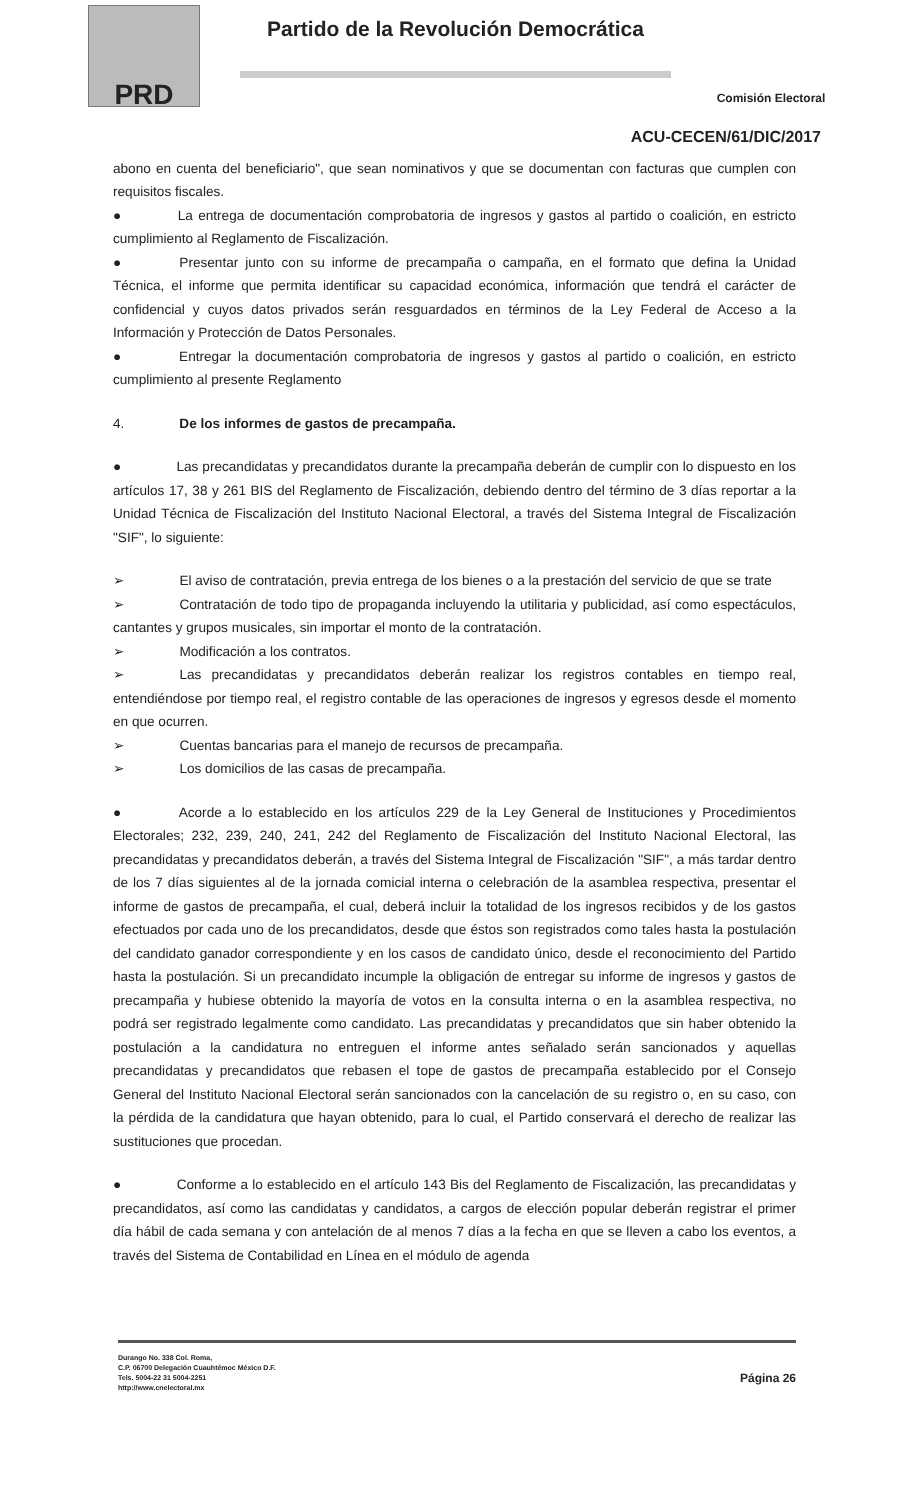PRD
Partido de la Revolución Democrática
Comisión Electoral
ACU-CECEN/61/DIC/2017
abono en cuenta del beneficiario", que sean nominativos y que se documentan con facturas que cumplen con requisitos fiscales.
● La entrega de documentación comprobatoria de ingresos y gastos al partido o coalición, en estricto cumplimiento al Reglamento de Fiscalización.
● Presentar junto con su informe de precampaña o campaña, en el formato que defina la Unidad Técnica, el informe que permita identificar su capacidad económica, información que tendrá el carácter de confidencial y cuyos datos privados serán resguardados en términos de la Ley Federal de Acceso a la Información y Protección de Datos Personales.
● Entregar la documentación comprobatoria de ingresos y gastos al partido o coalición, en estricto cumplimiento al presente Reglamento
4. De los informes de gastos de precampaña.
● Las precandidatas y precandidatos durante la precampaña deberán de cumplir con lo dispuesto en los artículos 17, 38 y 261 BIS del Reglamento de Fiscalización, debiendo dentro del término de 3 días reportar a la Unidad Técnica de Fiscalización del Instituto Nacional Electoral, a través del Sistema Integral de Fiscalización "SIF", lo siguiente:
➢ El aviso de contratación, previa entrega de los bienes o a la prestación del servicio de que se trate
➢ Contratación de todo tipo de propaganda incluyendo la utilitaria y publicidad, así como espectáculos, cantantes y grupos musicales, sin importar el monto de la contratación.
➢ Modificación a los contratos.
➢ Las precandidatas y precandidatos deberán realizar los registros contables en tiempo real, entendiéndose por tiempo real, el registro contable de las operaciones de ingresos y egresos desde el momento en que ocurren.
➢ Cuentas bancarias para el manejo de recursos de precampaña.
➢ Los domicilios de las casas de precampaña.
● Acorde a lo establecido en los artículos 229 de la Ley General de Instituciones y Procedimientos Electorales; 232, 239, 240, 241, 242 del Reglamento de Fiscalización del Instituto Nacional Electoral, las precandidatas y precandidatos deberán, a través del Sistema Integral de Fiscalización "SIF", a más tardar dentro de los 7 días siguientes al de la jornada comicial interna o celebración de la asamblea respectiva, presentar el informe de gastos de precampaña, el cual, deberá incluir la totalidad de los ingresos recibidos y de los gastos efectuados por cada uno de los precandidatos, desde que éstos son registrados como tales hasta la postulación del candidato ganador correspondiente y en los casos de candidato único, desde el reconocimiento del Partido hasta la postulación. Si un precandidato incumple la obligación de entregar su informe de ingresos y gastos de precampaña y hubiese obtenido la mayoría de votos en la consulta interna o en la asamblea respectiva, no podrá ser registrado legalmente como candidato. Las precandidatas y precandidatos que sin haber obtenido la postulación a la candidatura no entreguen el informe antes señalado serán sancionados y aquellas precandidatas y precandidatos que rebasen el tope de gastos de precampaña establecido por el Consejo General del Instituto Nacional Electoral serán sancionados con la cancelación de su registro o, en su caso, con la pérdida de la candidatura que hayan obtenido, para lo cual, el Partido conservará el derecho de realizar las sustituciones que procedan.
● Conforme a lo establecido en el artículo 143 Bis del Reglamento de Fiscalización, las precandidatas y precandidatos, así como las candidatas y candidatos, a cargos de elección popular deberán registrar el primer día hábil de cada semana y con antelación de al menos 7 días a la fecha en que se lleven a cabo los eventos, a través del Sistema de Contabilidad en Línea en el módulo de agenda
Durango No. 338 Col. Roma,
C.P. 06700 Delegación Cuauhtémoc México D.F.
Tels. 5004-22 31 5004-2251
http://www.cnelectoral.mx
Página 26